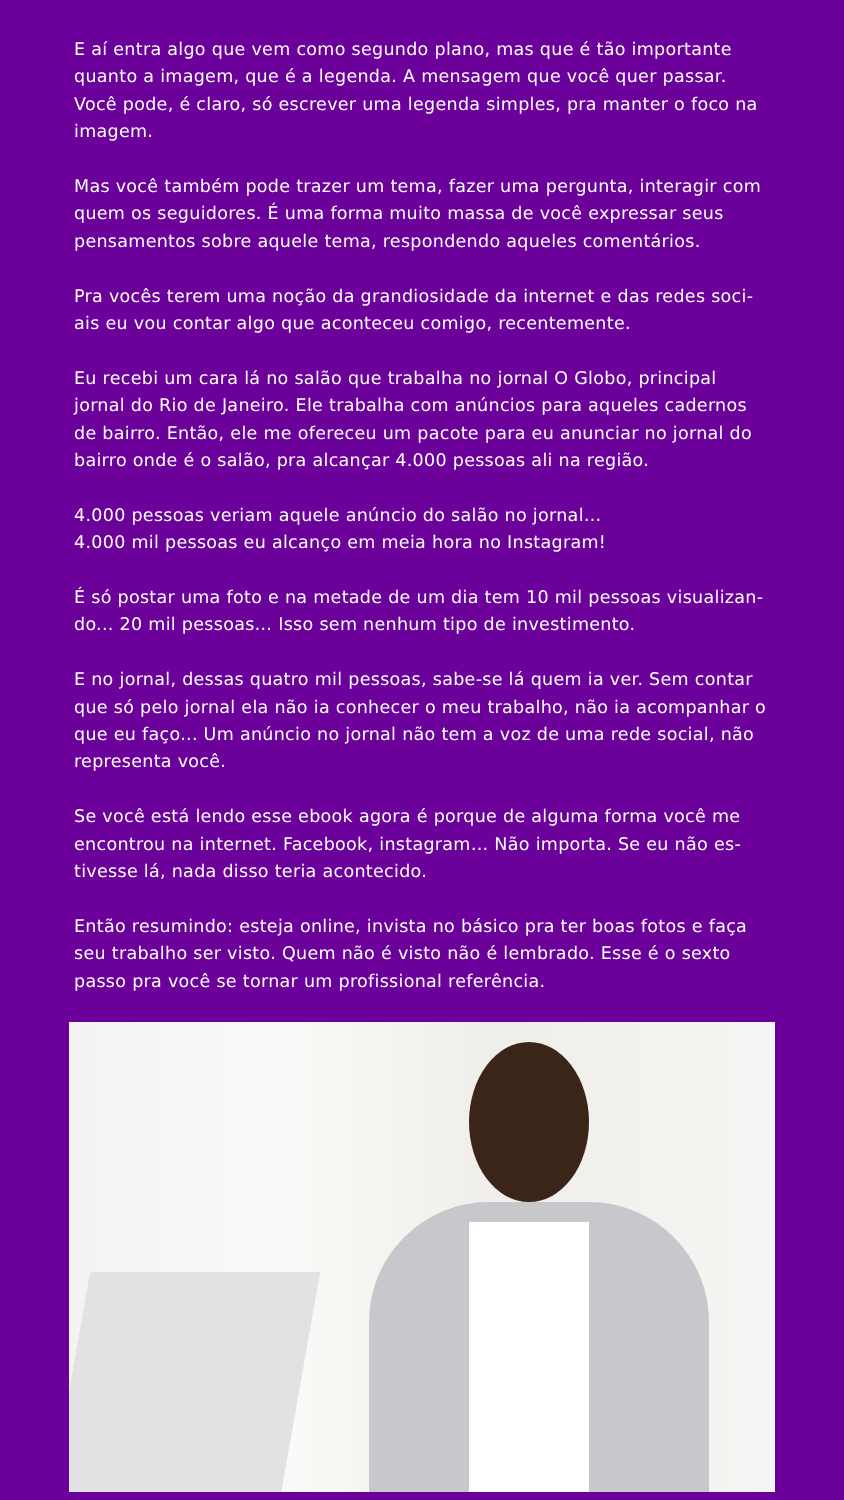E aí entra algo que vem como segundo plano, mas que é tão importante quanto a imagem, que é a legenda. A mensagem que você quer passar. Você pode, é claro, só escrever uma legenda simples, pra manter o foco na imagem.
Mas você também pode trazer um tema, fazer uma pergunta, interagir com quem os seguidores. É uma forma muito massa de você expressar seus pensamentos sobre aquele tema, respondendo aqueles comentários.
Pra vocês terem uma noção da grandiosidade da internet e das redes soci-ais eu vou contar algo que aconteceu comigo, recentemente.
Eu recebi um cara lá no salão que trabalha no jornal O Globo, principal jornal do Rio de Janeiro. Ele trabalha com anúncios para aqueles cadernos de bairro. Então, ele me ofereceu um pacote para eu anunciar no jornal do bairro onde é o salão, pra alcançar 4.000 pessoas ali na região.
4.000 pessoas veriam aquele anúncio do salão no jornal…
4.000 mil pessoas eu alcanço em meia hora no Instagram!
É só postar uma foto e na metade de um dia tem 10 mil pessoas visualizan-do... 20 mil pessoas… Isso sem nenhum tipo de investimento.
E no jornal, dessas quatro mil pessoas, sabe-se lá quem ia ver. Sem contar que só pelo jornal ela não ia conhecer o meu trabalho, não ia acompanhar o que eu faço... Um anúncio no jornal não tem a voz de uma rede social, não representa você.
Se você está lendo esse ebook agora é porque de alguma forma você me encontrou na internet. Facebook, instagram… Não importa. Se eu não es-tivesse lá, nada disso teria acontecido.
Então resumindo: esteja online, invista no básico pra ter boas fotos e faça seu trabalho ser visto. Quem não é visto não é lembrado. Esse é o sexto passo pra você se tornar um profissional referência.